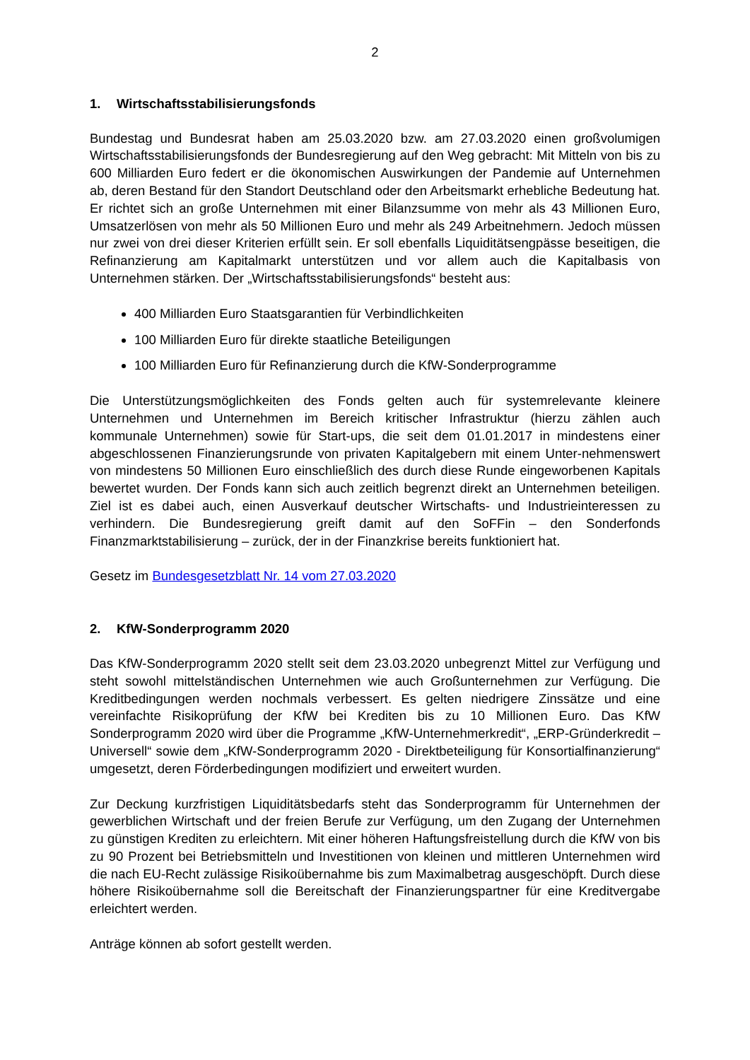2
1. Wirtschaftsstabilisierungsfonds
Bundestag und Bundesrat haben am 25.03.2020 bzw. am 27.03.2020 einen großvolumigen Wirtschaftsstabilisierungsfonds der Bundesregierung auf den Weg gebracht: Mit Mitteln von bis zu 600 Milliarden Euro federt er die ökonomischen Auswirkungen der Pandemie auf Unternehmen ab, deren Bestand für den Standort Deutschland oder den Arbeitsmarkt erhebliche Bedeutung hat. Er richtet sich an große Unternehmen mit einer Bilanzsumme von mehr als 43 Millionen Euro, Umsatzerlösen von mehr als 50 Millionen Euro und mehr als 249 Arbeitnehmern. Jedoch müssen nur zwei von drei dieser Kriterien erfüllt sein. Er soll ebenfalls Liquiditätsengpässe beseitigen, die Refinanzierung am Kapitalmarkt unterstützen und vor allem auch die Kapitalbasis von Unternehmen stärken. Der „Wirtschaftsstabilisierungsfonds“ besteht aus:
400 Milliarden Euro Staatsgarantien für Verbindlichkeiten
100 Milliarden Euro für direkte staatliche Beteiligungen
100 Milliarden Euro für Refinanzierung durch die KfW-Sonderprogramme
Die Unterstützungsmöglichkeiten des Fonds gelten auch für systemrelevante kleinere Unternehmen und Unternehmen im Bereich kritischer Infrastruktur (hierzu zählen auch kommunale Unternehmen) sowie für Start-ups, die seit dem 01.01.2017 in mindestens einer abgeschlossenen Finanzierungsrunde von privaten Kapitalgebern mit einem Unter-nehmenswert von mindestens 50 Millionen Euro einschließlich des durch diese Runde eingeworbenen Kapitals bewertet wurden. Der Fonds kann sich auch zeitlich begrenzt direkt an Unternehmen beteiligen. Ziel ist es dabei auch, einen Ausverkauf deutscher Wirtschafts- und Industrieinteressen zu verhindern. Die Bundesregierung greift damit auf den SoFFin – den Sonderfonds Finanzmarktstabilisierung – zurück, der in der Finanzkrise bereits funktioniert hat.
Gesetz im Bundesgesetzblatt Nr. 14 vom 27.03.2020
2. KfW-Sonderprogramm 2020
Das KfW-Sonderprogramm 2020 stellt seit dem 23.03.2020 unbegrenzt Mittel zur Verfügung und steht sowohl mittelständischen Unternehmen wie auch Großunternehmen zur Verfügung. Die Kreditbedingungen werden nochmals verbessert. Es gelten niedrigere Zinssätze und eine vereinfachte Risikoprüfung der KfW bei Krediten bis zu 10 Millionen Euro. Das KfW Sonderprogramm 2020 wird über die Programme „KfW-Unternehmerkredit“, „ERP-Gründerkredit – Universell“ sowie dem „KfW-Sonderprogramm 2020 - Direktbeteiligung für Konsortialfinanzierung“ umgesetzt, deren Förderbedingungen modifiziert und erweitert wurden.
Zur Deckung kurzfristigen Liquiditätsbedarfs steht das Sonderprogramm für Unternehmen der gewerblichen Wirtschaft und der freien Berufe zur Verfügung, um den Zugang der Unternehmen zu günstigen Krediten zu erleichtern. Mit einer höheren Haftungsfreistellung durch die KfW von bis zu 90 Prozent bei Betriebsmitteln und Investitionen von kleinen und mittleren Unternehmen wird die nach EU-Recht zulässige Risikoübernahme bis zum Maximalbetrag ausgeschöpft. Durch diese höhere Risikoübernahme soll die Bereitschaft der Finanzierungspartner für eine Kreditvergabe erleichtert werden.
Anträge können ab sofort gestellt werden.